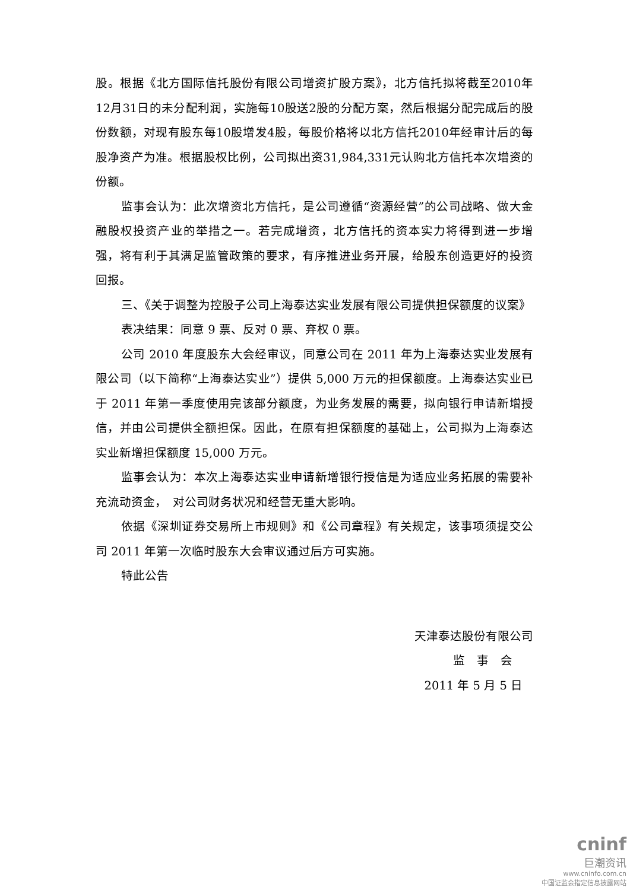股。根据《北方国际信托股份有限公司增资扩股方案》，北方信托拟将截至2010年12月31日的未分配利润，实施每10股送2股的分配方案，然后根据分配完成后的股份数额，对现有股东每10股增发4股，每股价格将以北方信托2010年经审计后的每股净资产为准。根据股权比例，公司拟出资31,984,331元认购北方信托本次增资的份额。
监事会认为：此次增资北方信托，是公司遵循“资源经营”的公司战略、做大金融股权投资产业的举措之一。若完成增资，北方信托的资本实力将得到进一步增强，将有利于其满足监管政策的要求，有序推进业务开展，给股东创造更好的投资回报。
三、《关于调整为控股子公司上海泰达实业发展有限公司提供担保额度的议案》
表决结果：同意 9 票、反对 0 票、弃权 0 票。
公司 2010 年度股东大会经审议，同意公司在 2011 年为上海泰达实业发展有限公司（以下简称“上海泰达实业”）提供 5,000 万元的担保额度。上海泰达实业已于 2011 年第一季度使用完该部分额度，为业务发展的需要，拟向银行申请新增授信，并由公司提供全额担保。因此，在原有担保额度的基础上，公司拟为上海泰达实业新增担保额度 15,000 万元。
监事会认为：本次上海泰达实业申请新增银行授信是为适应业务拓展的需要补充流动资金，　对公司财务状况和经营无重大影响。
依据《深圳证券交易所上市规则》和《公司章程》有关规定，该事项须提交公司 2011 年第一次临时股东大会审议通过后方可实施。
特此公告
天津泰达股份有限公司
监　事　会
2011 年 5 月 5 日
cninf
巨潮资讯
www.cninfo.com.cn
中国证监会指定信息披露网站